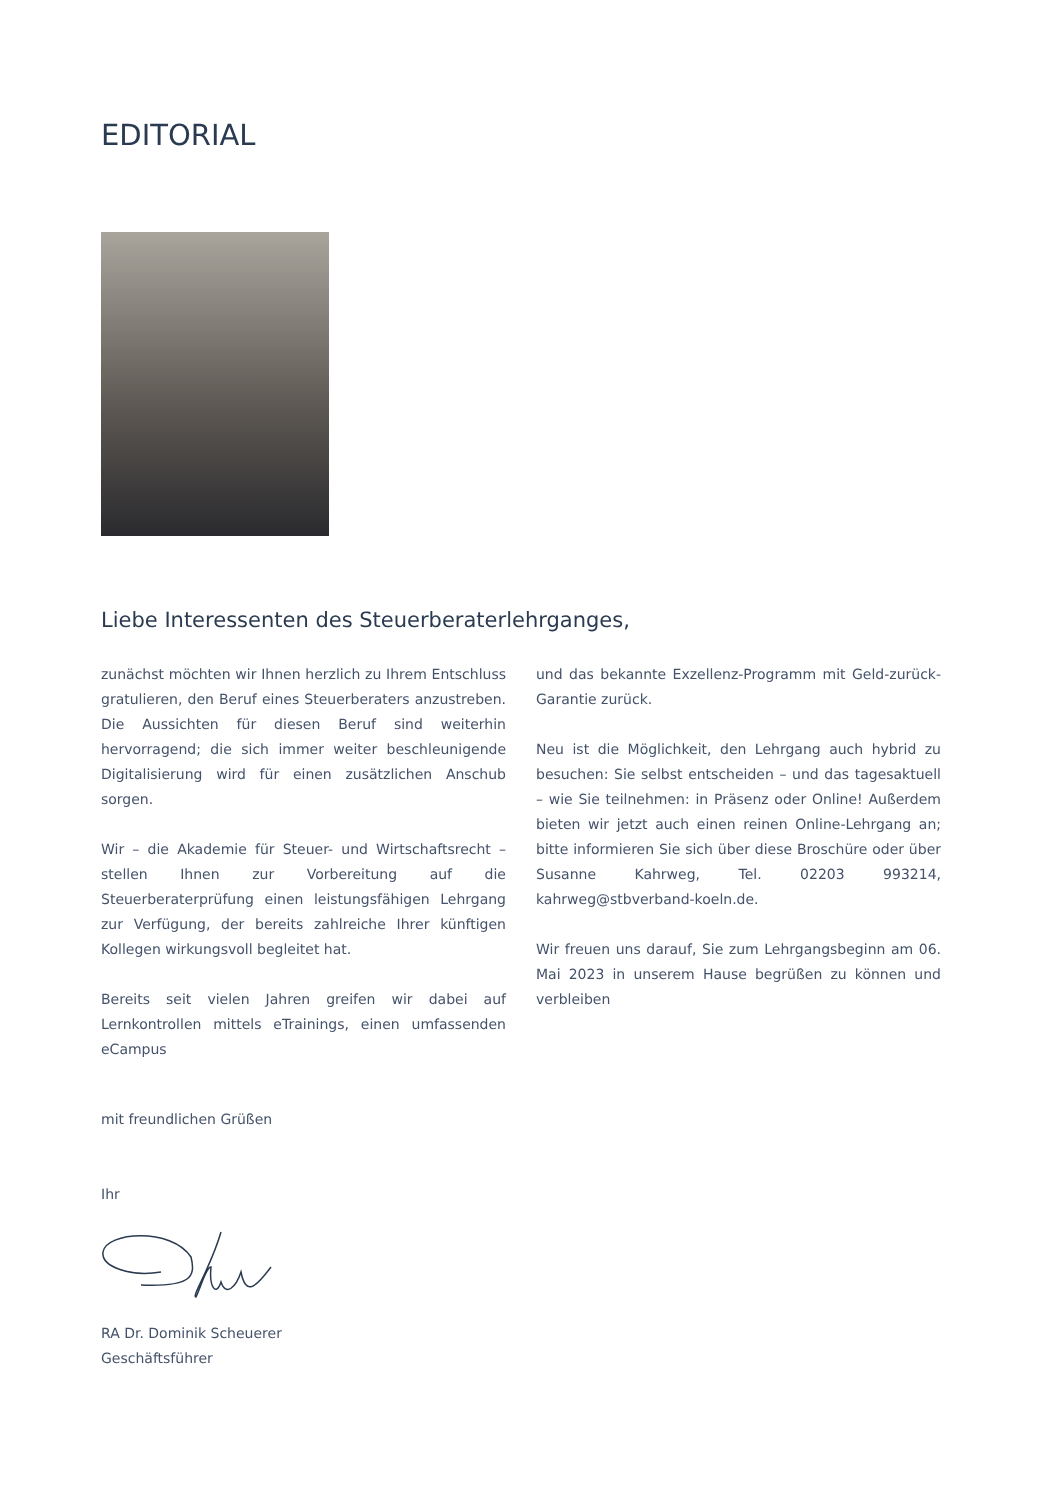EDITORIAL
Liebe Interessenten des Steuerberaterlehrganges,
zunächst möchten wir Ihnen herzlich zu Ihrem Entschluss gratulieren, den Beruf eines Steuerberaters anzustreben. Die Aussichten für diesen Beruf sind weiterhin hervorragend; die sich immer weiter beschleunigende Digitalisierung wird für einen zusätzlichen Anschub sorgen.
Wir – die Akademie für Steuer- und Wirtschaftsrecht – stellen Ihnen zur Vorbereitung auf die Steuerberaterprüfung einen leistungsfähigen Lehrgang zur Verfügung, der bereits zahlreiche Ihrer künftigen Kollegen wirkungsvoll begleitet hat.
Bereits seit vielen Jahren greifen wir dabei auf Lernkontrollen mittels eTrainings, einen umfassenden eCampus
und das bekannte Exzellenz-Programm mit Geld-zurück-Garantie zurück.
Neu ist die Möglichkeit, den Lehrgang auch hybrid zu besuchen: Sie selbst entscheiden – und das tagesaktuell – wie Sie teilnehmen: in Präsenz oder Online! Außerdem bieten wir jetzt auch einen reinen Online-Lehrgang an; bitte informieren Sie sich über diese Broschüre oder über Susanne Kahrweg, Tel. 02203 993214, kahrweg@stbverband-koeln.de.
Wir freuen uns darauf, Sie zum Lehrgangsbeginn am 06. Mai 2023 in unserem Hause begrüßen zu können und verbleiben
mit freundlichen Grüßen
Ihr
RA Dr. Dominik Scheuerer
Geschäftsführer